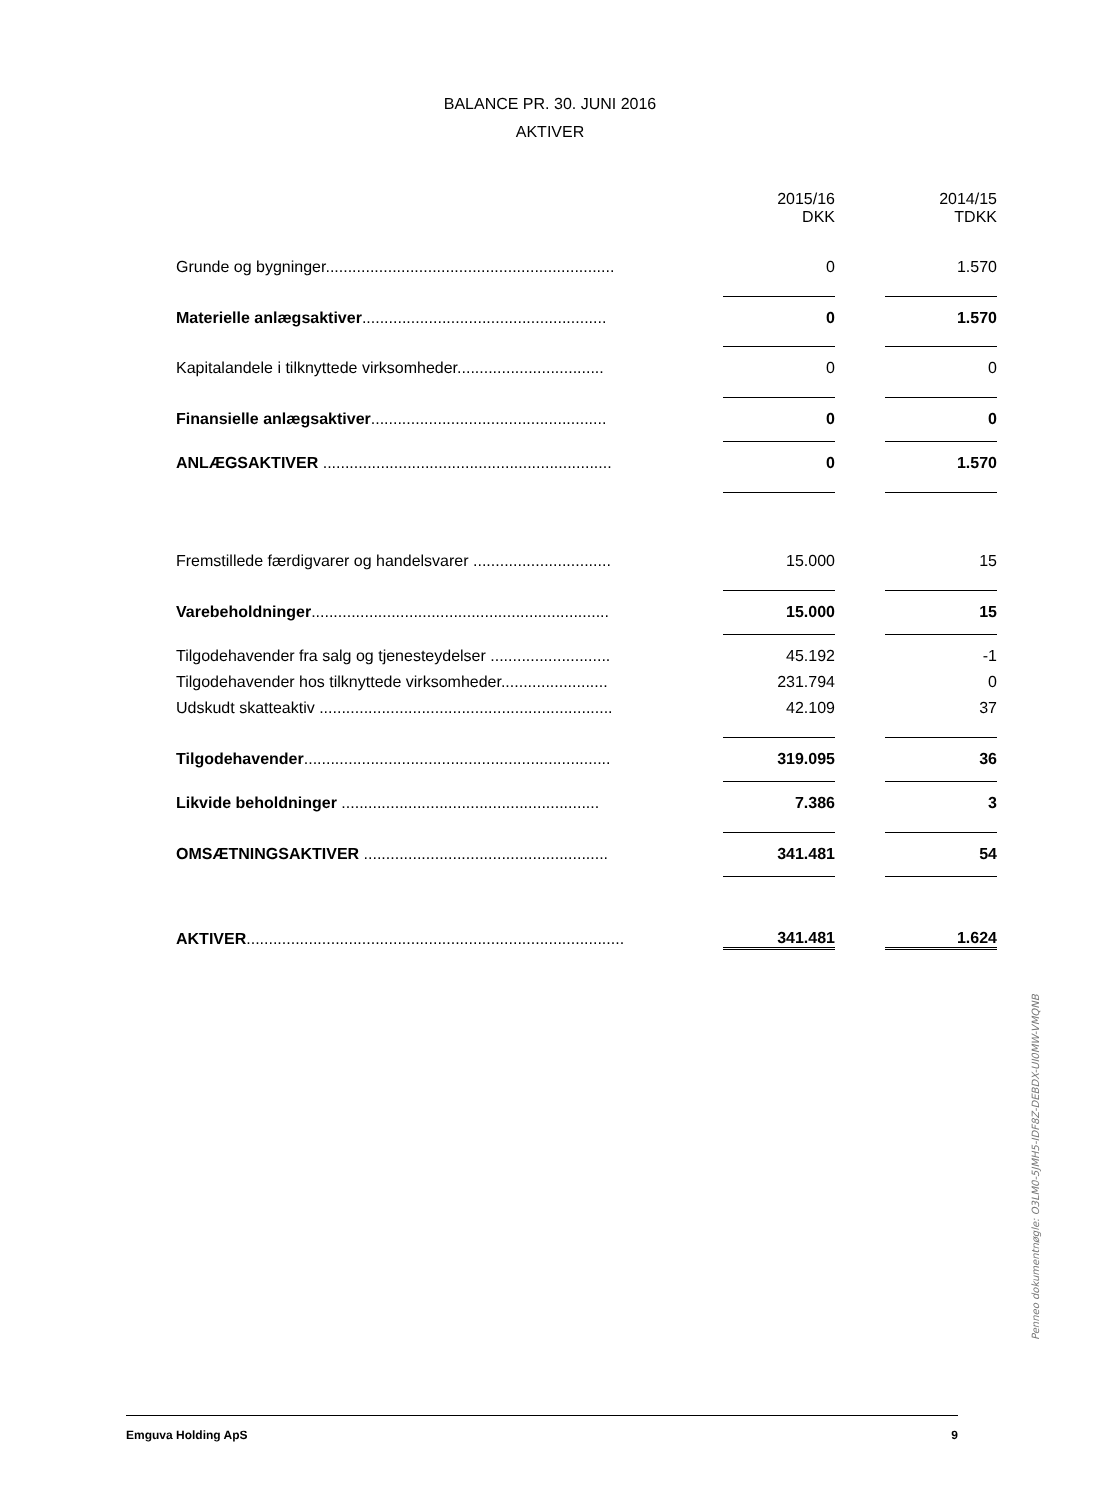BALANCE PR. 30. JUNI 2016
AKTIVER
| | | 2015/16 DKK | | 2014/15 TDKK |
| --- | --- | --- | --- | --- |
| Grunde og bygninger................................................................. | | 0 | | 1.570 |
| Materielle anlægsaktiver ....................................................... | | 0 | | 1.570 |
| Kapitalandele i tilknyttede virksomheder................................. | | 0 | | 0 |
| Finansielle anlægsaktiver ..................................................... | | 0 | | 0 |
| ANLÆGSAKTIVER ................................................................. | | 0 | | 1.570 |
| Fremstillede færdigvarer og handelsvarer ............................... | | 15.000 | | 15 |
| Varebeholdninger ................................................................... | | 15.000 | | 15 |
| Tilgodehavender fra salg og tjenesteydelser ........................... | | 45.192 | | -1 |
| Tilgodehavender hos tilknyttede virksomheder........................ | | 231.794 | | 0 |
| Udskudt skatteaktiv .................................................................. | | 42.109 | | 37 |
| Tilgodehavender ..................................................................... | | 319.095 | | 36 |
| Likvide beholdninger .......................................................... | | 7.386 | | 3 |
| OMSÆTNINGSAKTIVER ....................................................... | | 341.481 | | 54 |
| AKTIVER ..................................................................................... | | 341.481 | | 1.624 |
Penneo dokumentnøgle: O3LM0-5JMH5-IDF8Z-DEBDX-UI0MW-VMQNB
Emguva Holding ApS 9